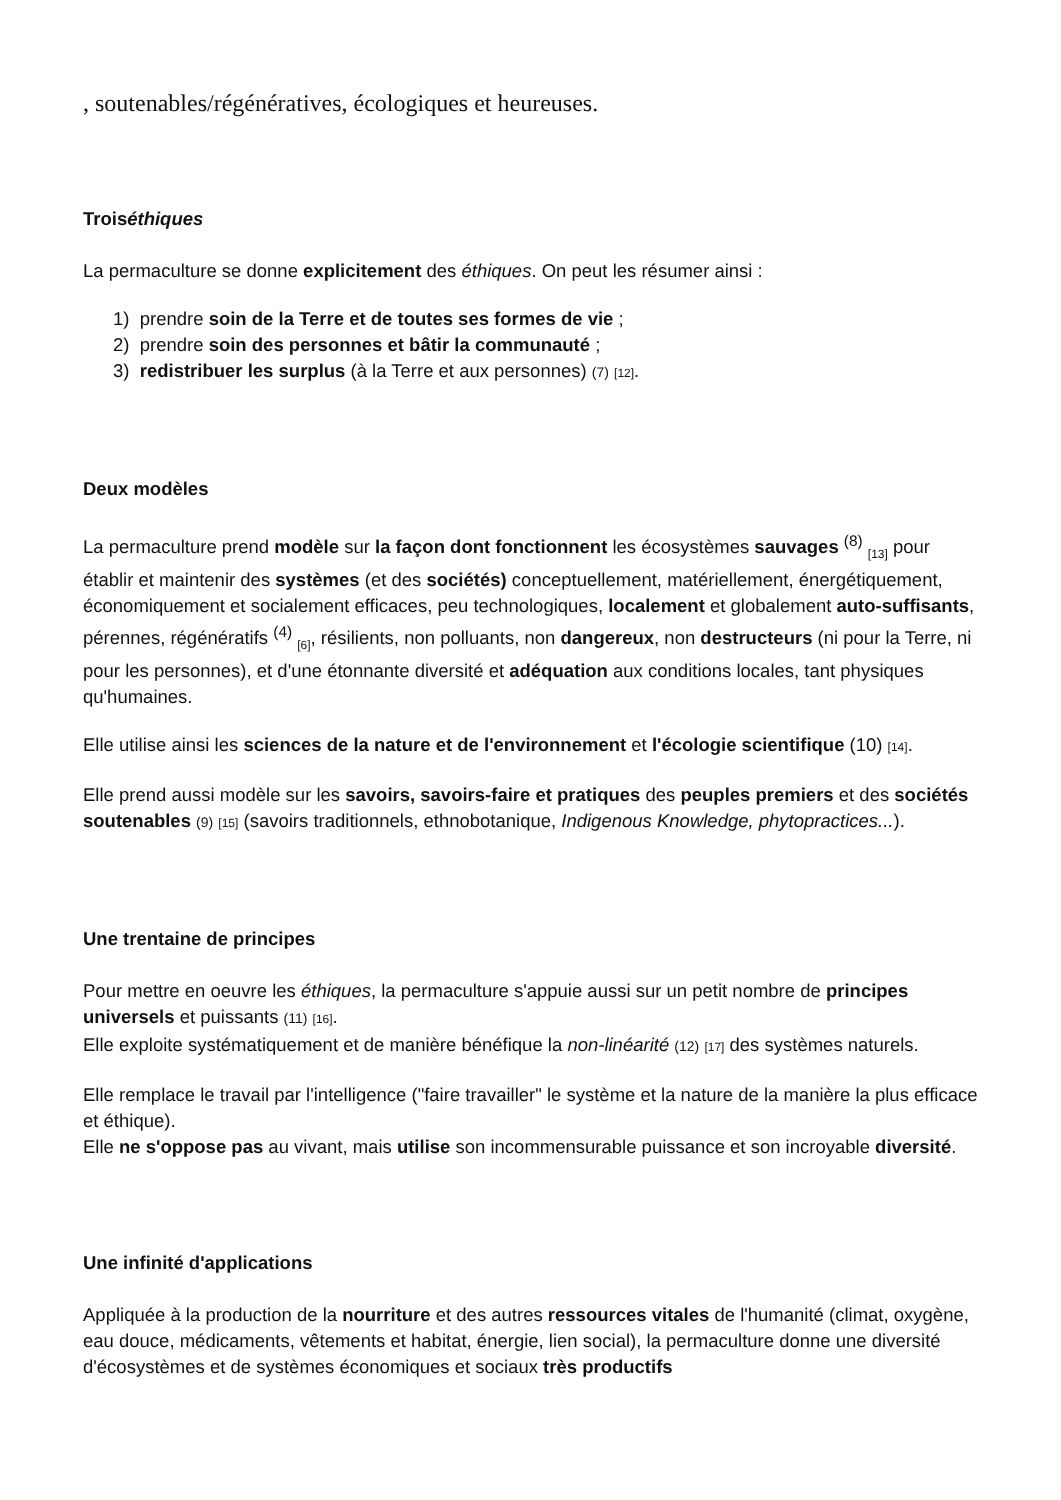, soutenables/régénératives, écologiques et heureuses.
Troiséthiques
La permaculture se donne explicitement des éthiques. On peut les résumer ainsi :
1) prendre soin de la Terre et de toutes ses formes de vie ;
2) prendre soin des personnes et bâtir la communauté ;
3) redistribuer les surplus (à la Terre et aux personnes) (7) [12].
Deux modèles
La permaculture prend modèle sur la façon dont fonctionnent les écosystèmes sauvages <sup>(8)</sup> <sub>[13]</sub> pour établir et maintenir des systèmes (et des sociétés) conceptuellement, matériellement, énergétiquement, économiquement et socialement efficaces, peu technologiques, localement et globalement auto-suffisants, pérennes, régénératifs <sup>(4)</sup> <sub>[6]</sub>, résilients, non polluants, non dangereux, non destructeurs (ni pour la Terre, ni pour les personnes), et d'une étonnante diversité et adéquation aux conditions locales, tant physiques qu'humaines.
Elle utilise ainsi les sciences de la nature et de l'environnement et l'écologie scientifique (10) [14].
Elle prend aussi modèle sur les savoirs, savoirs-faire et pratiques des peuples premiers et des sociétés soutenables (9) [15] (savoirs traditionnels, ethnobotanique, Indigenous Knowledge, phytopractices...).
Une trentaine de principes
Pour mettre en oeuvre les éthiques, la permaculture s'appuie aussi sur un petit nombre de principes universels et puissants (11) [16].
Elle exploite systématiquement et de manière bénéfique la non-linéarité (12) [17] des systèmes naturels.
Elle remplace le travail par l'intelligence ("faire travailler" le système et la nature de la manière la plus efficace et éthique).
Elle ne s'oppose pas au vivant, mais utilise son incommensurable puissance et son incroyable diversité.
Une infinité d'applications
Appliquée à la production de la nourriture et des autres ressources vitales de l'humanité (climat, oxygène, eau douce, médicaments, vêtements et habitat, énergie, lien social), la permaculture donne une diversité d'écosystèmes et de systèmes économiques et sociaux très productifs